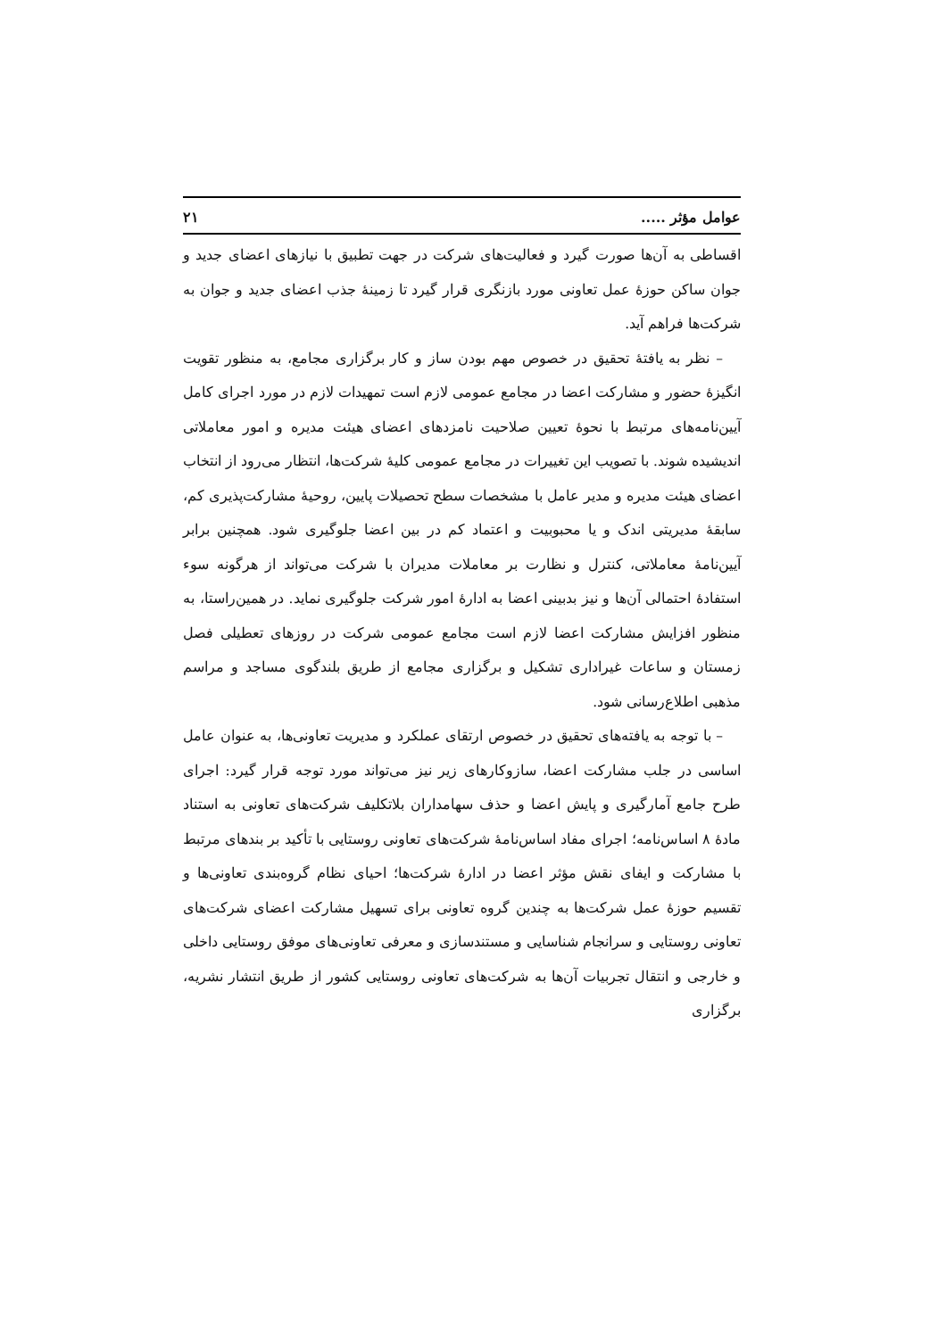عوامل مؤثر ..... ۲۱
اقساطی به آن‌ها صورت گیرد و فعالیت‌های شرکت در جهت تطبیق با نیازهای اعضای جدید و جوان ساکن حوزهٔ عمل تعاونی مورد بازنگری قرار گیرد تا زمینهٔ جذب اعضای جدید و جوان به شرکت‌ها فراهم آید.
– نظر به یافتهٔ تحقیق در خصوص مهم بودن ساز و کار برگزاری مجامع، به منظور تقویت انگیزهٔ حضور و مشارکت اعضا در مجامع عمومی لازم است تمهیدات لازم در مورد اجرای کامل آیین‌نامه‌های مرتبط با نحوهٔ تعیین صلاحیت نامزدهای اعضای هیئت مدیره و امور معاملاتی اندیشیده شوند. با تصویب این تغییرات در مجامع عمومی کلیهٔ شرکت‌ها، انتظار می‌رود از انتخاب اعضای هیئت مدیره و مدیر عامل با مشخصات سطح تحصیلات پایین، روحیهٔ مشارکت‌پذیری کم، سابقهٔ مدیریتی اندک و یا محبوبیت و اعتماد کم در بین اعضا جلوگیری شود. همچنین برابر آیین‌نامهٔ معاملاتی، کنترل و نظارت بر معاملات مدیران با شرکت می‌تواند از هرگونه سوء استفادهٔ احتمالی آن‌ها و نیز بدبینی اعضا به ادارهٔ امور شرکت جلوگیری نماید. در همین‌راستا، به منظور افزایش مشارکت اعضا لازم است مجامع عمومی شرکت در روزهای تعطیلی فصل زمستان و ساعات غیراداری تشکیل و برگزاری مجامع از طریق بلندگوی مساجد و مراسم مذهبی اطلاع‌رسانی شود.
– با توجه به یافته‌های تحقیق در خصوص ارتقای عملکرد و مدیریت تعاونی‌ها، به عنوان عامل اساسی در جلب مشارکت اعضا، سازوکارهای زیر نیز می‌تواند مورد توجه قرار گیرد: اجرای طرح جامع آمارگیری و پایش اعضا و حذف سهامداران بلاتکلیف شرکت‌های تعاونی به استناد مادهٔ ۸ اساس‌نامه؛ اجرای مفاد اساس‌نامهٔ شرکت‌های تعاونی روستایی با تأکید بر بندهای مرتبط با مشارکت و ایفای نقش مؤثر اعضا در ادارهٔ شرکت‌ها؛ احیای نظام گروه‌بندی تعاونی‌ها و تقسیم حوزهٔ عمل شرکت‌ها به چندین گروه تعاونی برای تسهیل مشارکت اعضای شرکت‌های تعاونی روستایی و سرانجام شناسایی و مستندسازی و معرفی تعاونی‌های موفق روستایی داخلی و خارجی و انتقال تجربیات آن‌ها به شرکت‌های تعاونی روستایی کشور از طریق انتشار نشریه، برگزاری